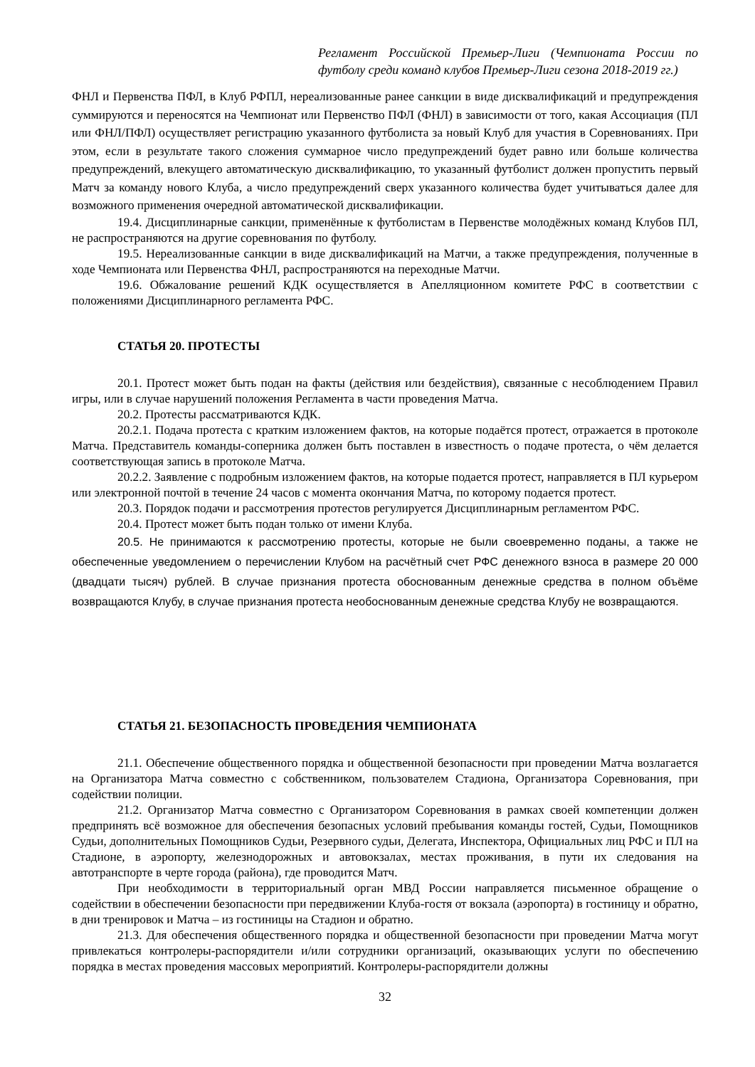Регламент Российской Премьер-Лиги (Чемпионата России по футболу среди команд клубов Премьер-Лиги сезона 2018-2019 гг.)
ФНЛ и Первенства ПФЛ, в Клуб РФПЛ, нереализованные ранее санкции в виде дисквалификаций и предупреждения суммируются и переносятся на Чемпионат или Первенство ПФЛ (ФНЛ) в зависимости от того, какая Ассоциация (ПЛ или ФНЛ/ПФЛ) осуществляет регистрацию указанного футболиста за новый Клуб для участия в Соревнованиях. При этом, если в результате такого сложения суммарное число предупреждений будет равно или больше количества предупреждений, влекущего автоматическую дисквалификацию, то указанный футболист должен пропустить первый Матч за команду нового Клуба, а число предупреждений сверх указанного количества будет учитываться далее для возможного применения очередной автоматической дисквалификации.
19.4. Дисциплинарные санкции, применённые к футболистам в Первенстве молодёжных команд Клубов ПЛ, не распространяются на другие соревнования по футболу.
19.5. Нереализованные санкции в виде дисквалификаций на Матчи, а также предупреждения, полученные в ходе Чемпионата или Первенства ФНЛ, распространяются на переходные Матчи.
19.6. Обжалование решений КДК осуществляется в Апелляционном комитете РФС в соответствии с положениями Дисциплинарного регламента РФС.
СТАТЬЯ 20. ПРОТЕСТЫ
20.1. Протест может быть подан на факты (действия или бездействия), связанные с несоблюдением Правил игры, или в случае нарушений положения Регламента в части проведения Матча.
20.2. Протесты рассматриваются КДК.
20.2.1. Подача протеста с кратким изложением фактов, на которые подаётся протест, отражается в протоколе Матча. Представитель команды-соперника должен быть поставлен в известность о подаче протеста, о чём делается соответствующая запись в протоколе Матча.
20.2.2. Заявление с подробным изложением фактов, на которые подается протест, направляется в ПЛ курьером или электронной почтой в течение 24 часов с момента окончания Матча, по которому подается протест.
20.3. Порядок подачи и рассмотрения протестов регулируется Дисциплинарным регламентом РФС.
20.4. Протест может быть подан только от имени Клуба.
20.5. Не принимаются к рассмотрению протесты, которые не были своевременно поданы, а также не обеспеченные уведомлением о перечислении Клубом на расчётный счет РФС денежного взноса в размере 20 000 (двадцати тысяч) рублей. В случае признания протеста обоснованным денежные средства в полном объёме возвращаются Клубу, в случае признания протеста необоснованным денежные средства Клубу не возвращаются.
СТАТЬЯ 21. БЕЗОПАСНОСТЬ ПРОВЕДЕНИЯ ЧЕМПИОНАТА
21.1. Обеспечение общественного порядка и общественной безопасности при проведении Матча возлагается на Организатора Матча совместно с собственником, пользователем Стадиона, Организатора Соревнования, при содействии полиции.
21.2. Организатор Матча совместно с Организатором Соревнования в рамках своей компетенции должен предпринять всё возможное для обеспечения безопасных условий пребывания команды гостей, Судьи, Помощников Судьи, дополнительных Помощников Судьи, Резервного судьи, Делегата, Инспектора, Официальных лиц РФС и ПЛ на Стадионе, в аэропорту, железнодорожных и автовокзалах, местах проживания, в пути их следования на автотранспорте в черте города (района), где проводится Матч.
При необходимости в территориальный орган МВД России направляется письменное обращение о содействии в обеспечении безопасности при передвижении Клуба-гостя от вокзала (аэропорта) в гостиницу и обратно, в дни тренировок и Матча – из гостиницы на Стадион и обратно.
21.3. Для обеспечения общественного порядка и общественной безопасности при проведении Матча могут привлекаться контролеры-распорядители и/или сотрудники организаций, оказывающих услуги по обеспечению порядка в местах проведения массовых мероприятий. Контролеры-распорядители должны
32